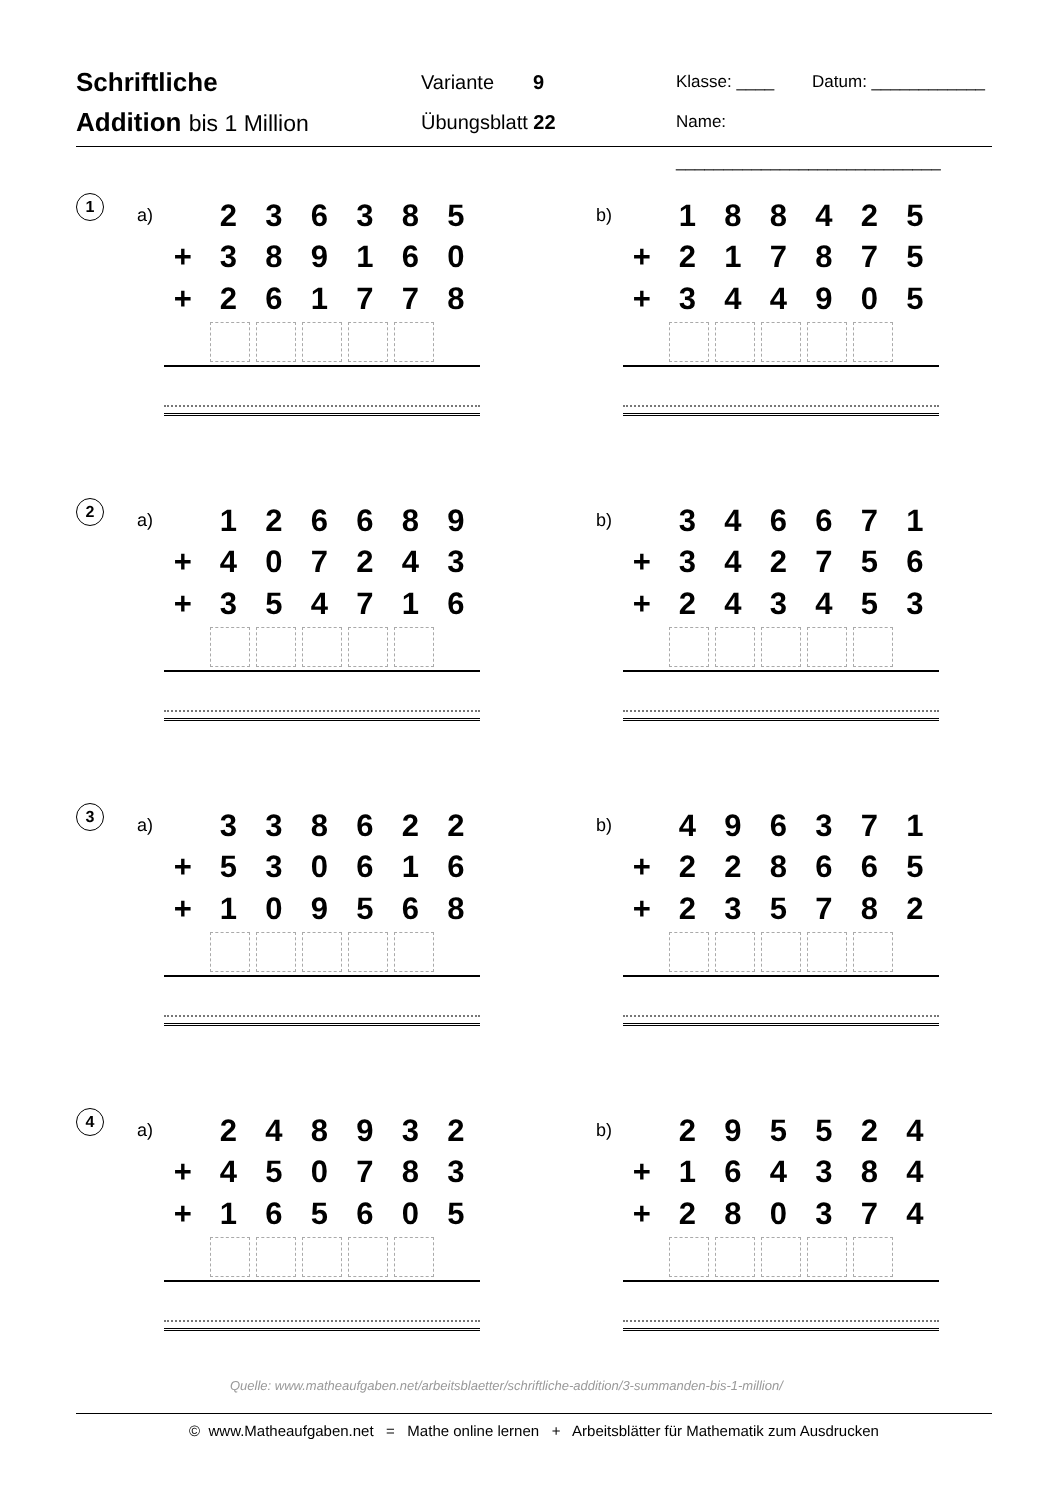Schriftliche
Addition bis 1 Million
Variante 9
Übungsblatt 22
Klasse: ____ Datum: ____________
Name: ____________________________
1
a)
| | 2 | 3 | 6 | 3 | 8 | 5 |
| + | 3 | 8 | 9 | 1 | 6 | 0 |
| + | 2 | 6 | 1 | 7 | 7 | 8 |
b)
| | 1 | 8 | 8 | 4 | 2 | 5 |
| + | 2 | 1 | 7 | 8 | 7 | 5 |
| + | 3 | 4 | 4 | 9 | 0 | 5 |
2
a)
| | 1 | 2 | 6 | 6 | 8 | 9 |
| + | 4 | 0 | 7 | 2 | 4 | 3 |
| + | 3 | 5 | 4 | 7 | 1 | 6 |
b)
| | 3 | 4 | 6 | 6 | 7 | 1 |
| + | 3 | 4 | 2 | 7 | 5 | 6 |
| + | 2 | 4 | 3 | 4 | 5 | 3 |
3
a)
| | 3 | 3 | 8 | 6 | 2 | 2 |
| + | 5 | 3 | 0 | 6 | 1 | 6 |
| + | 1 | 0 | 9 | 5 | 6 | 8 |
b)
| | 4 | 9 | 6 | 3 | 7 | 1 |
| + | 2 | 2 | 8 | 6 | 6 | 5 |
| + | 2 | 3 | 5 | 7 | 8 | 2 |
4
a)
| | 2 | 4 | 8 | 9 | 3 | 2 |
| + | 4 | 5 | 0 | 7 | 8 | 3 |
| + | 1 | 6 | 5 | 6 | 0 | 5 |
b)
| | 2 | 9 | 5 | 5 | 2 | 4 |
| + | 1 | 6 | 4 | 3 | 8 | 4 |
| + | 2 | 8 | 0 | 3 | 7 | 4 |
Quelle: www.matheaufgaben.net/arbeitsblaetter/schriftliche-addition/3-summanden-bis-1-million/
© www.Matheaufgaben.net = Mathe online lernen + Arbeitsblätter für Mathematik zum Ausdrucken